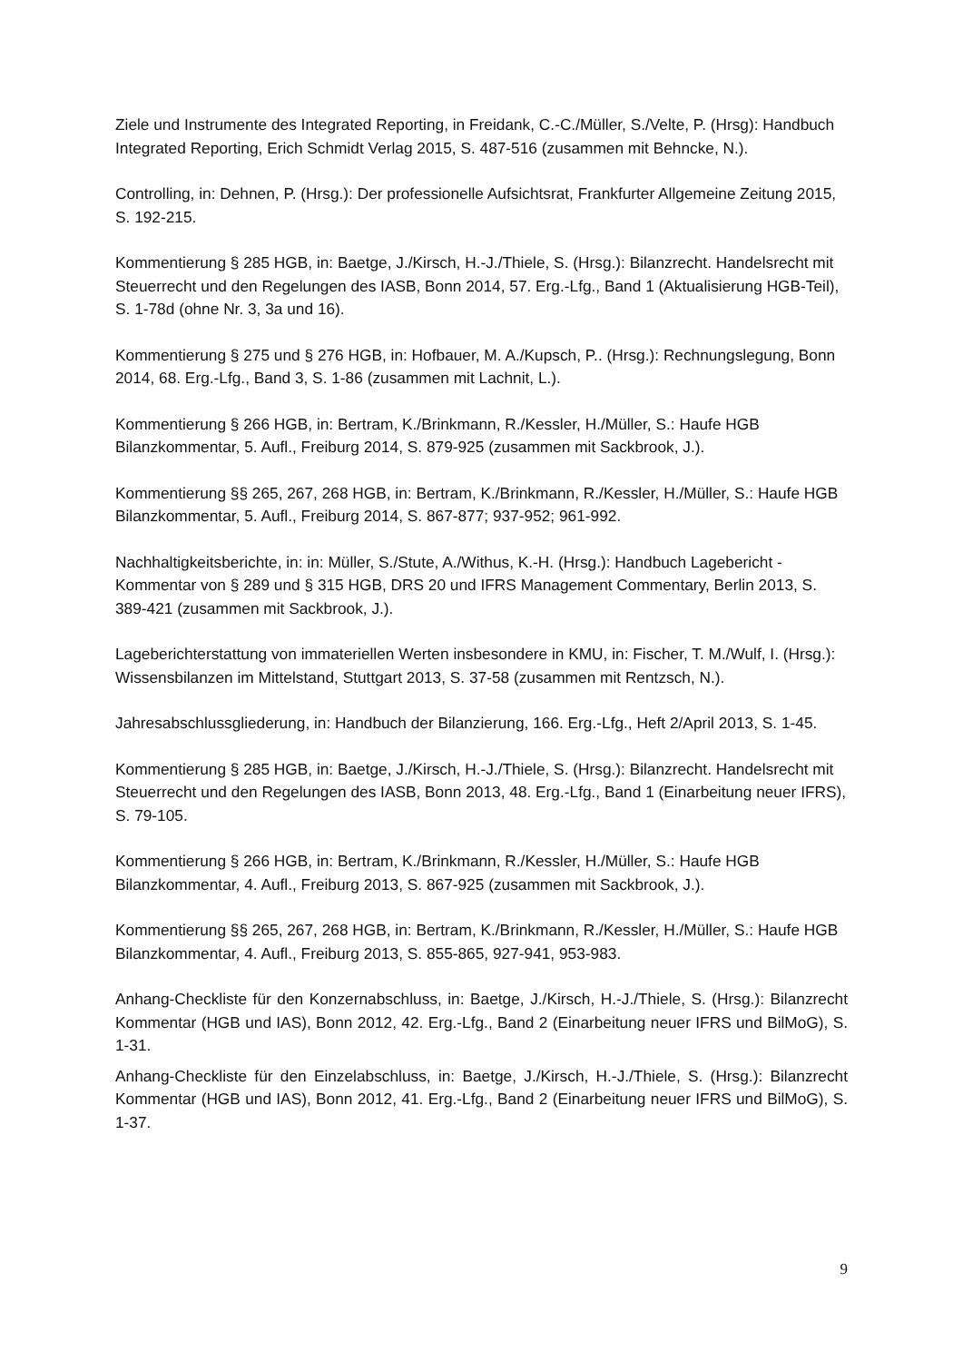Ziele und Instrumente des Integrated Reporting, in Freidank, C.-C./Müller, S./Velte, P. (Hrsg): Handbuch Integrated Reporting, Erich Schmidt Verlag 2015, S. 487-516 (zusammen mit Behncke, N.).
Controlling, in: Dehnen, P. (Hrsg.): Der professionelle Aufsichtsrat, Frankfurter Allgemeine Zeitung 2015, S. 192-215.
Kommentierung § 285 HGB, in: Baetge, J./Kirsch, H.-J./Thiele, S. (Hrsg.): Bilanzrecht. Handelsrecht mit Steuerrecht und den Regelungen des IASB, Bonn 2014, 57. Erg.-Lfg., Band 1 (Aktualisierung HGB-Teil), S. 1-78d (ohne Nr. 3, 3a und 16).
Kommentierung § 275 und § 276 HGB, in: Hofbauer, M. A./Kupsch, P.. (Hrsg.): Rechnungslegung, Bonn 2014, 68. Erg.-Lfg., Band 3, S. 1-86 (zusammen mit Lachnit, L.).
Kommentierung § 266 HGB, in: Bertram, K./Brinkmann, R./Kessler, H./Müller, S.: Haufe HGB Bilanzkommentar, 5. Aufl., Freiburg 2014, S. 879-925 (zusammen mit Sackbrook, J.).
Kommentierung §§ 265, 267, 268 HGB, in: Bertram, K./Brinkmann, R./Kessler, H./Müller, S.: Haufe HGB Bilanzkommentar, 5. Aufl., Freiburg 2014, S. 867-877; 937-952; 961-992.
Nachhaltigkeitsberichte, in: in: Müller, S./Stute, A./Withus, K.-H. (Hrsg.): Handbuch Lagebericht - Kommentar von § 289 und § 315 HGB, DRS 20 und IFRS Management Commentary, Berlin 2013, S. 389-421 (zusammen mit Sackbrook, J.).
Lageberichterstattung von immateriellen Werten insbesondere in KMU, in: Fischer, T. M./Wulf, I. (Hrsg.): Wissensbilanzen im Mittelstand, Stuttgart 2013, S. 37-58 (zusammen mit Rentzsch, N.).
Jahresabschlussgliederung, in: Handbuch der Bilanzierung, 166. Erg.-Lfg., Heft 2/April 2013, S. 1-45.
Kommentierung § 285 HGB, in: Baetge, J./Kirsch, H.-J./Thiele, S. (Hrsg.): Bilanzrecht. Handelsrecht mit Steuerrecht und den Regelungen des IASB, Bonn 2013, 48. Erg.-Lfg., Band 1 (Einarbeitung neuer IFRS), S. 79-105.
Kommentierung § 266 HGB, in: Bertram, K./Brinkmann, R./Kessler, H./Müller, S.: Haufe HGB Bilanzkommentar, 4. Aufl., Freiburg 2013, S. 867-925 (zusammen mit Sackbrook, J.).
Kommentierung §§ 265, 267, 268 HGB, in: Bertram, K./Brinkmann, R./Kessler, H./Müller, S.: Haufe HGB Bilanzkommentar, 4. Aufl., Freiburg 2013, S. 855-865, 927-941, 953-983.
Anhang-Checkliste für den Konzernabschluss, in: Baetge, J./Kirsch, H.-J./Thiele, S. (Hrsg.): Bilanzrecht Kommentar (HGB und IAS), Bonn 2012, 42. Erg.-Lfg., Band 2 (Einarbeitung neuer IFRS und BilMoG), S. 1-31.
Anhang-Checkliste für den Einzelabschluss, in: Baetge, J./Kirsch, H.-J./Thiele, S. (Hrsg.): Bilanzrecht Kommentar (HGB und IAS), Bonn 2012, 41. Erg.-Lfg., Band 2 (Einarbeitung neuer IFRS und BilMoG), S. 1-37.
9